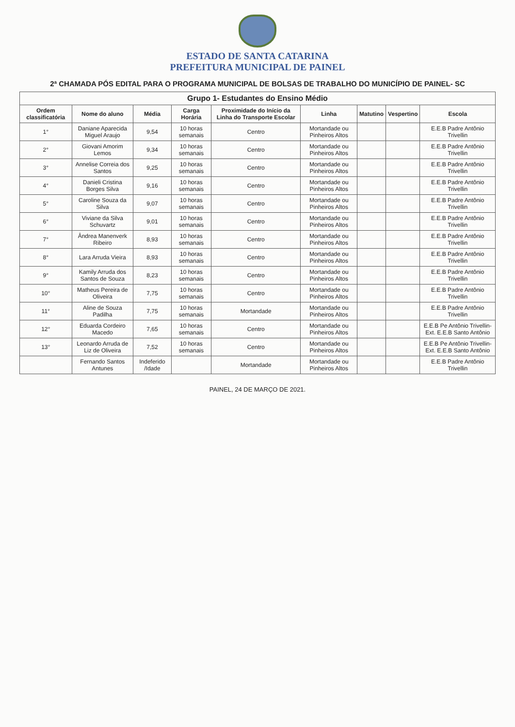ESTADO DE SANTA CATARINA
PREFEITURA MUNICIPAL DE PAINEL
2ª CHAMADA PÓS EDITAL PARA O PROGRAMA MUNICIPAL DE BOLSAS DE TRABALHO DO MUNICÍPIO DE PAINEL- SC
| Grupo 1- Estudantes do Ensino Médio | | | | | | | | |
| --- | --- | --- | --- | --- | --- | --- | --- | --- |
| Ordem classificatória | Nome do aluno | Média | Carga Horária | Proximidade do Início da Linha do Transporte Escolar | Linha | Matutino | Vespertino | Escola |
| 1° | Daniane Aparecida Miguel Araujo | 9,54 | 10 horas semanais | Centro | Mortandade ou Pinheiros Altos | | | E.E.B Padre Antônio Trivellin |
| 2° | Giovani Amorim Lemos | 9,34 | 10 horas semanais | Centro | Mortandade ou Pinheiros Altos | | | E.E.B Padre Antônio Trivellin |
| 3° | Annelise Correia dos Santos | 9,25 | 10 horas semanais | Centro | Mortandade ou Pinheiros Altos | | | E.E.B Padre Antônio Trivellin |
| 4° | Danieli Cristina Borges Silva | 9,16 | 10 horas semanais | Centro | Mortandade ou Pinheiros Altos | | | E.E.B Padre Antônio Trivellin |
| 5° | Caroline Souza da Silva | 9,07 | 10 horas semanais | Centro | Mortandade ou Pinheiros Altos | | | E.E.B Padre Antônio Trivellin |
| 6° | Viviane da Silva Schuvartz | 9,01 | 10 horas semanais | Centro | Mortandade ou Pinheiros Altos | | | E.E.B Padre Antônio Trivellin |
| 7° | Ândrea Manenverk Ribeiro | 8,93 | 10 horas semanais | Centro | Mortandade ou Pinheiros Altos | | | E.E.B Padre Antônio Trivellin |
| 8° | Lara Arruda Vieira | 8,93 | 10 horas semanais | Centro | Mortandade ou Pinheiros Altos | | | E.E.B Padre Antônio Trivellin |
| 9° | Kamily Arruda dos Santos de Souza | 8,23 | 10 horas semanais | Centro | Mortandade ou Pinheiros Altos | | | E.E.B Padre Antônio Trivellin |
| 10° | Matheus Pereira de Oliveira | 7,75 | 10 horas semanais | Centro | Mortandade ou Pinheiros Altos | | | E.E.B Padre Antônio Trivellin |
| 11° | Aline de Souza Padilha | 7,75 | 10 horas semanais | Mortandade | Mortandade ou Pinheiros Altos | | | E.E.B Padre Antônio Trivellin |
| 12° | Eduarda Cordeiro Macedo | 7,65 | 10 horas semanais | Centro | Mortandade ou Pinheiros Altos | | | E.E.B Pe Antônio Trivellin- Ext. E.E.B Santo Antônio |
| 13° | Leonardo Arruda de Liz de Oliveira | 7,52 | 10 horas semanais | Centro | Mortandade ou Pinheiros Altos | | | E.E.B Pe Antônio Trivellin- Ext. E.E.B Santo Antônio |
| | Fernando Santos Antunes | Indeferido /Idade | | Mortandade | Mortandade ou Pinheiros Altos | | | E.E.B Padre Antônio Trivellin |
PAINEL, 24 DE MARÇO DE 2021.